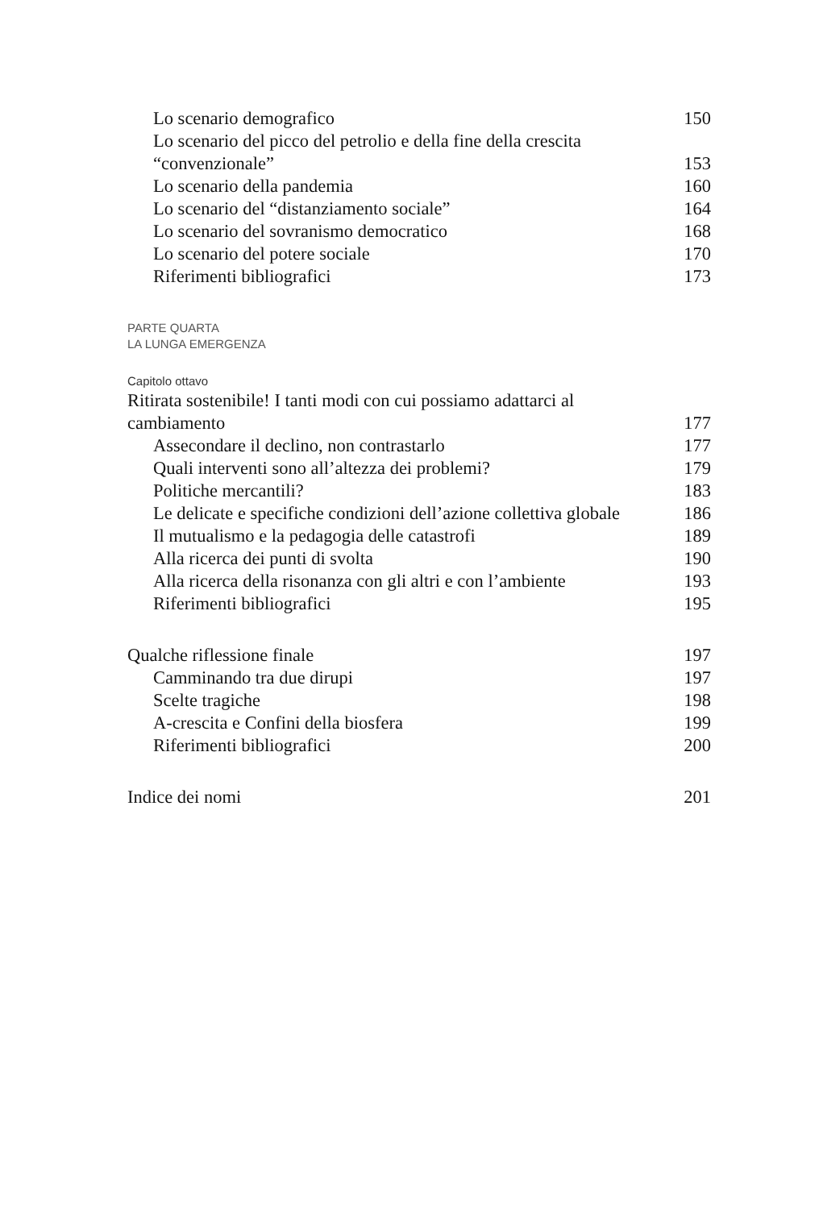Lo scenario demografico 150
Lo scenario del picco del petrolio e della fine della crescita
“convenzionale” 153
Lo scenario della pandemia 160
Lo scenario del “distanziamento sociale” 164
Lo scenario del sovranismo democratico 168
Lo scenario del potere sociale 170
Riferimenti bibliografici 173
PARTE QUARTA
LA LUNGA EMERGENZA
Capitolo ottavo
Ritirata sostenibile! I tanti modi con cui possiamo adattarci al
cambiamento 177
Assecondare il declino, non contrastarlo 177
Quali interventi sono all’altezza dei problemi? 179
Politiche mercantili? 183
Le delicate e specifiche condizioni dell’azione collettiva globale 186
Il mutualismo e la pedagogia delle catastrofi 189
Alla ricerca dei punti di svolta 190
Alla ricerca della risonanza con gli altri e con l’ambiente 193
Riferimenti bibliografici 195
Qualche riflessione finale 197
Camminando tra due dirupi 197
Scelte tragiche 198
A-crescita e Confini della biosfera 199
Riferimenti bibliografici 200
Indice dei nomi 201